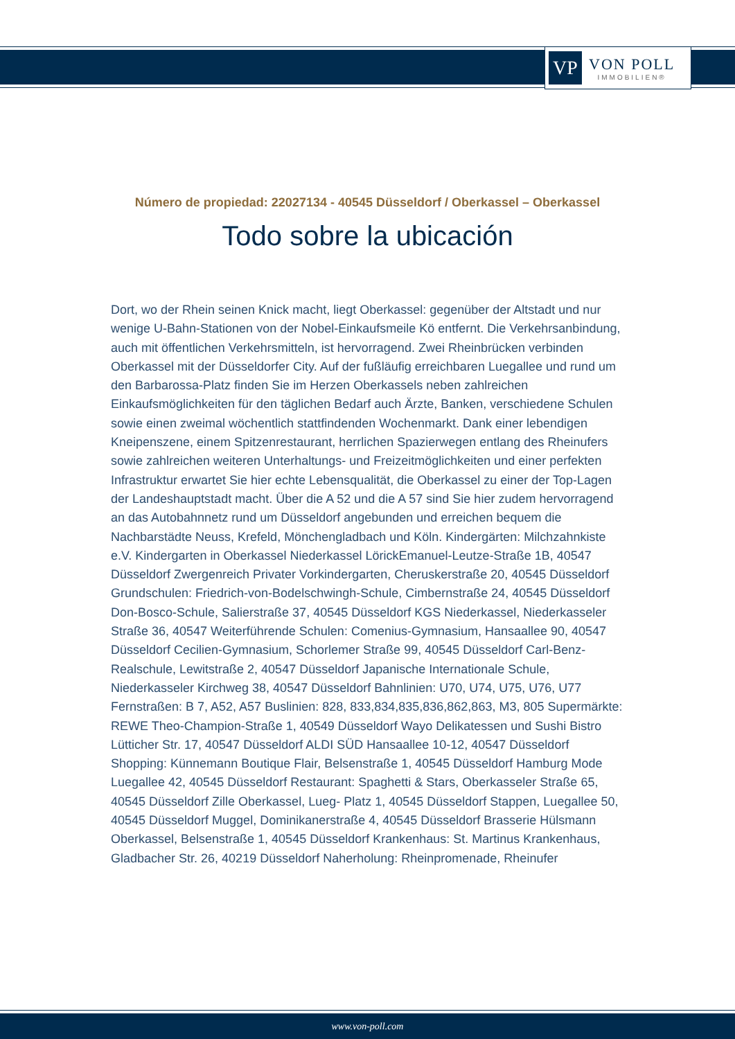VP
VON POLL
IMMOBILIEN®
Número de propiedad: 22027134 - 40545 Düsseldorf / Oberkassel – Oberkassel
Todo sobre la ubicación
Dort, wo der Rhein seinen Knick macht, liegt Oberkassel: gegenüber der Altstadt und nur wenige U-Bahn-Stationen von der Nobel-Einkaufsmeile Kö entfernt. Die Verkehrsanbindung, auch mit öffentlichen Verkehrsmitteln, ist hervorragend. Zwei Rheinbrücken verbinden Oberkassel mit der Düsseldorfer City. Auf der fußläufig erreichbaren Luegallee und rund um den Barbarossa-Platz finden Sie im Herzen Oberkassels neben zahlreichen Einkaufsmöglichkeiten für den täglichen Bedarf auch Ärzte, Banken, verschiedene Schulen sowie einen zweimal wöchentlich stattfindenden Wochenmarkt. Dank einer lebendigen Kneipenszene, einem Spitzenrestaurant, herrlichen Spazierwegen entlang des Rheinufers sowie zahlreichen weiteren Unterhaltungs- und Freizeitmöglichkeiten und einer perfekten Infrastruktur erwartet Sie hier echte Lebensqualität, die Oberkassel zu einer der Top-Lagen der Landeshauptstadt macht. Über die A 52 und die A 57 sind Sie hier zudem hervorragend an das Autobahnnetz rund um Düsseldorf angebunden und erreichen bequem die Nachbarstädte Neuss, Krefeld, Mönchengladbach und Köln. Kindergärten: Milchzahnkiste e.V. Kindergarten in Oberkassel Niederkassel LörickEmanuel-Leutze-Straße 1B, 40547 Düsseldorf Zwergenreich Privater Vorkindergarten, Cheruskerstraße 20, 40545 Düsseldorf Grundschulen: Friedrich-von-Bodelschwingh-Schule, Cimbernstraße 24, 40545 Düsseldorf Don-Bosco-Schule, Salierstraße 37, 40545 Düsseldorf KGS Niederkassel, Niederkasseler Straße 36, 40547 Weiterführende Schulen: Comenius-Gymnasium, Hansaallee 90, 40547 Düsseldorf Cecilien-Gymnasium, Schorlemer Straße 99, 40545 Düsseldorf Carl-Benz-Realschule, Lewitstraße 2, 40547 Düsseldorf Japanische Internationale Schule, Niederkasseler Kirchweg 38, 40547 Düsseldorf Bahnlinien: U70, U74, U75, U76, U77 Fernstraßen: B 7, A52, A57 Buslinien: 828, 833,834,835,836,862,863, M3, 805 Supermärkte: REWE Theo-Champion-Straße 1, 40549 Düsseldorf Wayo Delikatessen und Sushi Bistro Lütticher Str. 17, 40547 Düsseldorf ALDI SÜD Hansaallee 10-12, 40547 Düsseldorf Shopping: Künnemann Boutique Flair, Belsenstraße 1, 40545 Düsseldorf Hamburg Mode Luegallee 42, 40545 Düsseldorf Restaurant: Spaghetti & Stars, Oberkasseler Straße 65, 40545 Düsseldorf Zille Oberkassel, Lueg- Platz 1, 40545 Düsseldorf Stappen, Luegallee 50, 40545 Düsseldorf Muggel, Dominikanerstraße 4, 40545 Düsseldorf Brasserie Hülsmann Oberkassel, Belsenstraße 1, 40545 Düsseldorf Krankenhaus: St. Martinus Krankenhaus, Gladbacher Str. 26, 40219 Düsseldorf Naherholung: Rheinpromenade, Rheinufer
www.von-poll.com